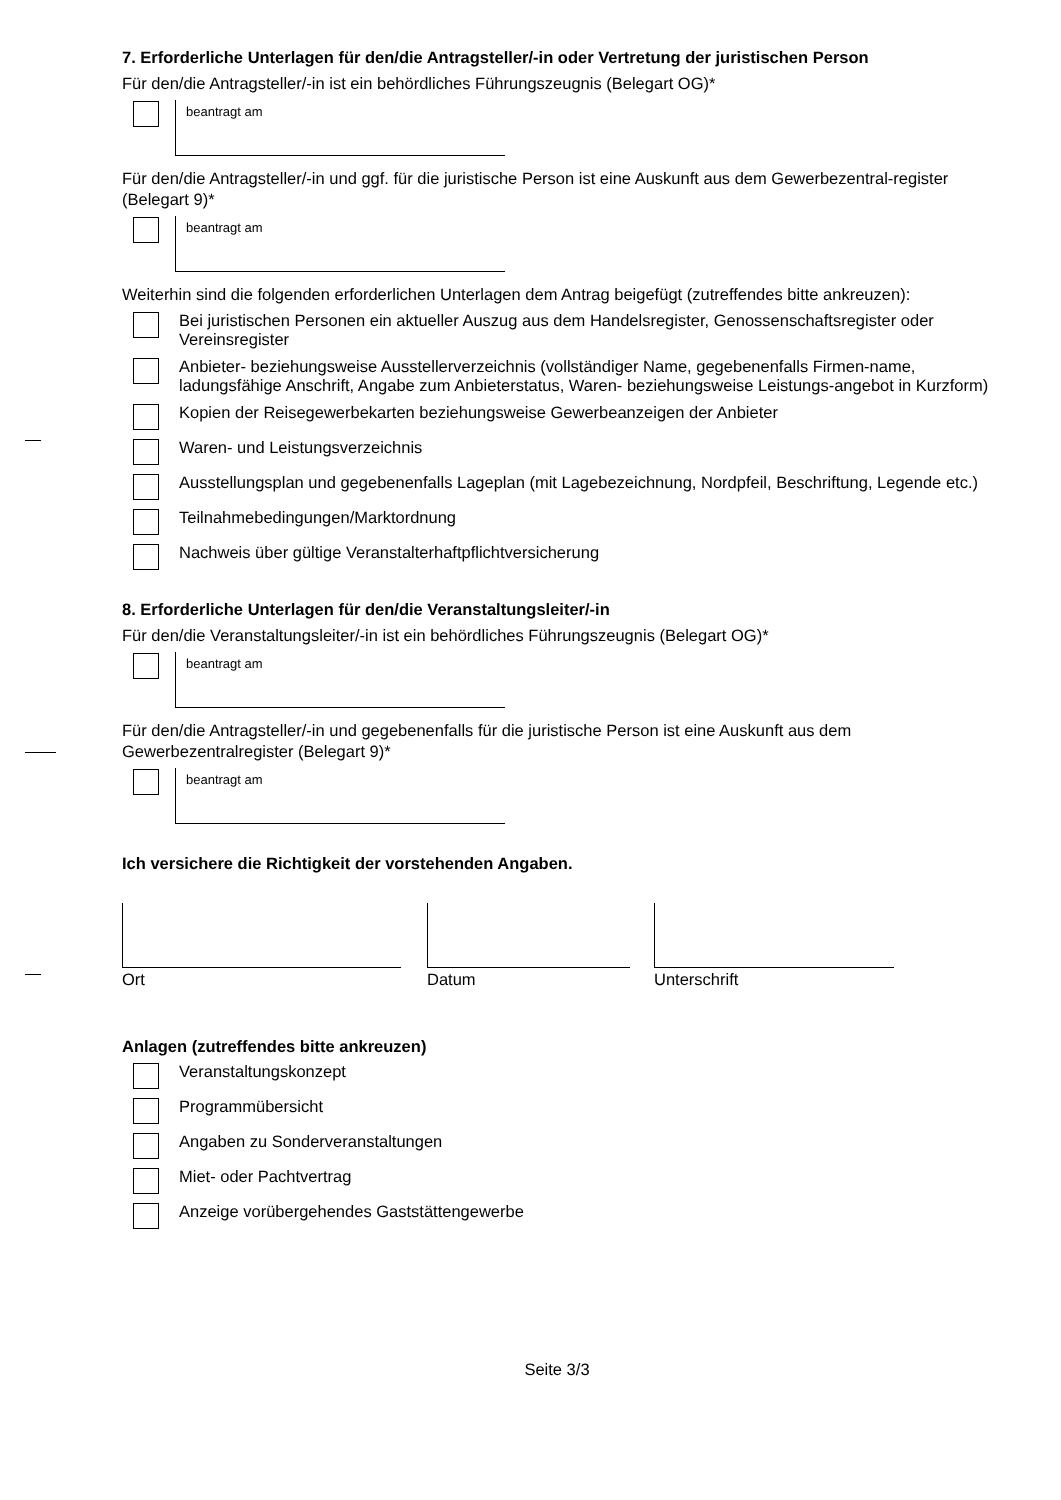7. Erforderliche Unterlagen für den/die Antragsteller/-in oder Vertretung der juristischen Person
Für den/die Antragsteller/-in ist ein behördliches Führungszeugnis (Belegart OG)*
beantragt am
Für den/die Antragsteller/-in und ggf. für die juristische Person ist eine Auskunft aus dem Gewerbezentral-register (Belegart 9)*
beantragt am
Weiterhin sind die folgenden erforderlichen Unterlagen dem Antrag beigefügt (zutreffendes bitte ankreuzen):
Bei juristischen Personen ein aktueller Auszug aus dem Handelsregister, Genossenschaftsregister oder Vereinsregister
Anbieter- beziehungsweise Ausstellerverzeichnis (vollständiger Name, gegebenenfalls Firmen-name, ladungsfähige Anschrift, Angabe zum Anbieterstatus, Waren- beziehungsweise Leistungs-angebot in Kurzform)
Kopien der Reisegewerbekarten beziehungsweise Gewerbeanzeigen der Anbieter
Waren- und Leistungsverzeichnis
Ausstellungsplan und gegebenenfalls Lageplan (mit Lagebezeichnung, Nordpfeil, Beschriftung, Legende etc.)
Teilnahmebedingungen/Marktordnung
Nachweis über gültige Veranstalterhaftpflichtversicherung
8. Erforderliche Unterlagen für den/die Veranstaltungsleiter/-in
Für den/die Veranstaltungsleiter/-in ist ein behördliches Führungszeugnis (Belegart OG)*
beantragt am
Für den/die Antragsteller/-in und gegebenenfalls für die juristische Person ist eine Auskunft aus dem Gewerbezentralregister (Belegart 9)*
beantragt am
Ich versichere die Richtigkeit der vorstehenden Angaben.
Ort Datum Unterschrift
Anlagen (zutreffendes bitte ankreuzen)
Veranstaltungskonzept
Programmübersicht
Angaben zu Sonderveranstaltungen
Miet- oder Pachtvertrag
Anzeige vorübergehendes Gaststättengewerbe
Seite 3/3